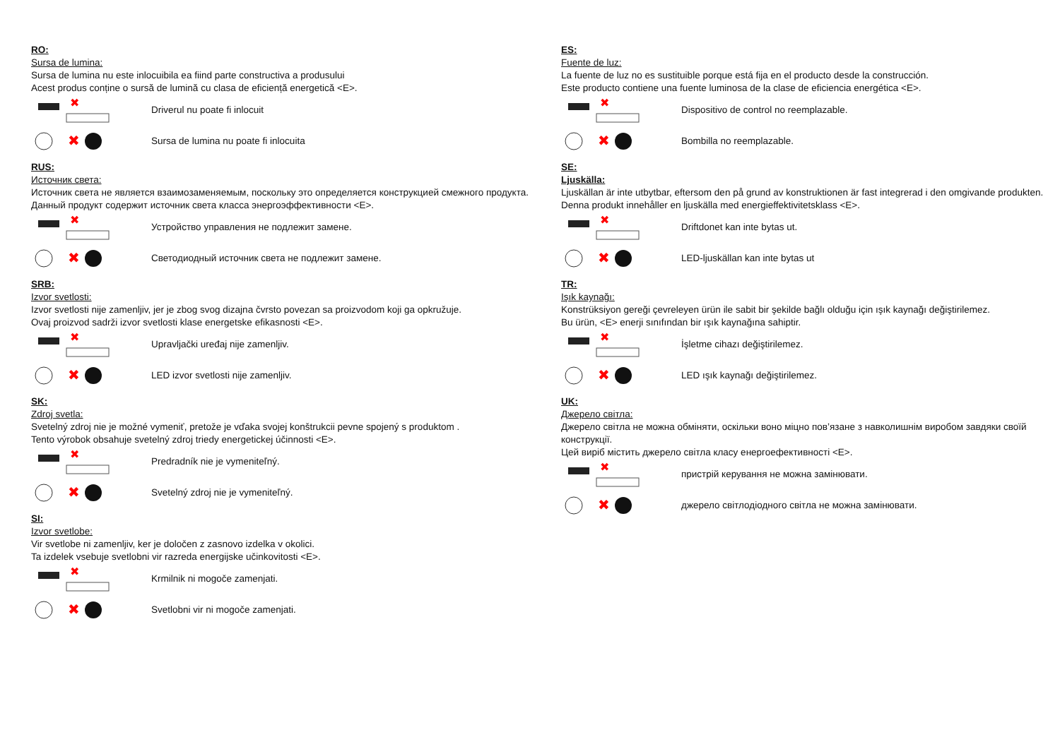RO:
Sursa de lumina:
Sursa de lumina nu este inlocuibila ea fiind parte constructiva a produsului
Acest produs conține o sursă de lumină cu clasa de eficiență energetică <E>.
✖
Driverul nu poate fi inlocuit
✖
Sursa de lumina nu poate fi inlocuita
RUS:
Источник света:
Источник света не является взаимозаменяемым, поскольку это определяется конструкцией смежного продукта.
Данный продукт содержит источник света класса энергоэффективности <E>.
✖
Устройство управления не подлежит замене.
✖
Светодиодный источник света не подлежит замене.
SRB:
Izvor svetlosti:
Izvor svetlosti nije zamenljiv, jer je zbog svog dizajna čvrsto povezan sa proizvodom koji ga opkružuje.
Ovaj proizvod sadrži izvor svetlosti klase energetske efikasnosti <E>.
✖
Upravljački uređaj nije zamenljiv.
✖
LED izvor svetlosti nije zamenljiv.
SK:
Zdroj svetla:
Svetelný zdroj nie je možné vymeniť, pretože je vďaka svojej konštrukcii pevne spojený s produktom .
Tento výrobok obsahuje svetelný zdroj triedy energetickej účinnosti <E>.
✖
Predradník nie je vymeniteľný.
✖
Svetelný zdroj nie je vymeniteľný.
SI:
Izvor svetlobe:
Vir svetlobe ni zamenljiv, ker je določen z zasnovo izdelka v okolici.
Ta izdelek vsebuje svetlobni vir razreda energijske učinkovitosti <E>.
✖
Krmilnik ni mogoče zamenjati.
✖
Svetlobni vir ni mogoče zamenjati.
ES:
Fuente de luz:
La fuente de luz no es sustituible porque está fija en el producto desde la construcción.
Este producto contiene una fuente luminosa de la clase de eficiencia energética <E>.
✖
Dispositivo de control no reemplazable.
✖
Bombilla no reemplazable.
SE:
Ljuskälla:
Ljuskällan är inte utbytbar, eftersom den på grund av konstruktionen är fast integrerad i den omgivande produkten.
Denna produkt innehåller en ljuskälla med energieffektivitetsklass <E>.
✖
Driftdonet kan inte bytas ut.
✖
LED-ljuskällan kan inte bytas ut
TR:
Işık kaynağı:
Konstrüksiyon gereği çevreleyen ürün ile sabit bir şekilde bağlı olduğu için ışık kaynağı değiştirilemez.
Bu ürün, <E> enerji sınıfından bir ışık kaynağına sahiptir.
✖
İşletme cihazı değiştirilemez.
✖
LED ışık kaynağı değiştirilemez.
UK:
Джерело світла:
Джерело світла не можна обміняти, оскільки воно міцно пов’язане з навколишнім виробом завдяки своїй конструкції.
Цей виріб містить джерело світла класу енергоефективності <E>.
✖
пристрій керування не можна замінювати.
✖
джерело світлодіодного світла не можна замінювати.